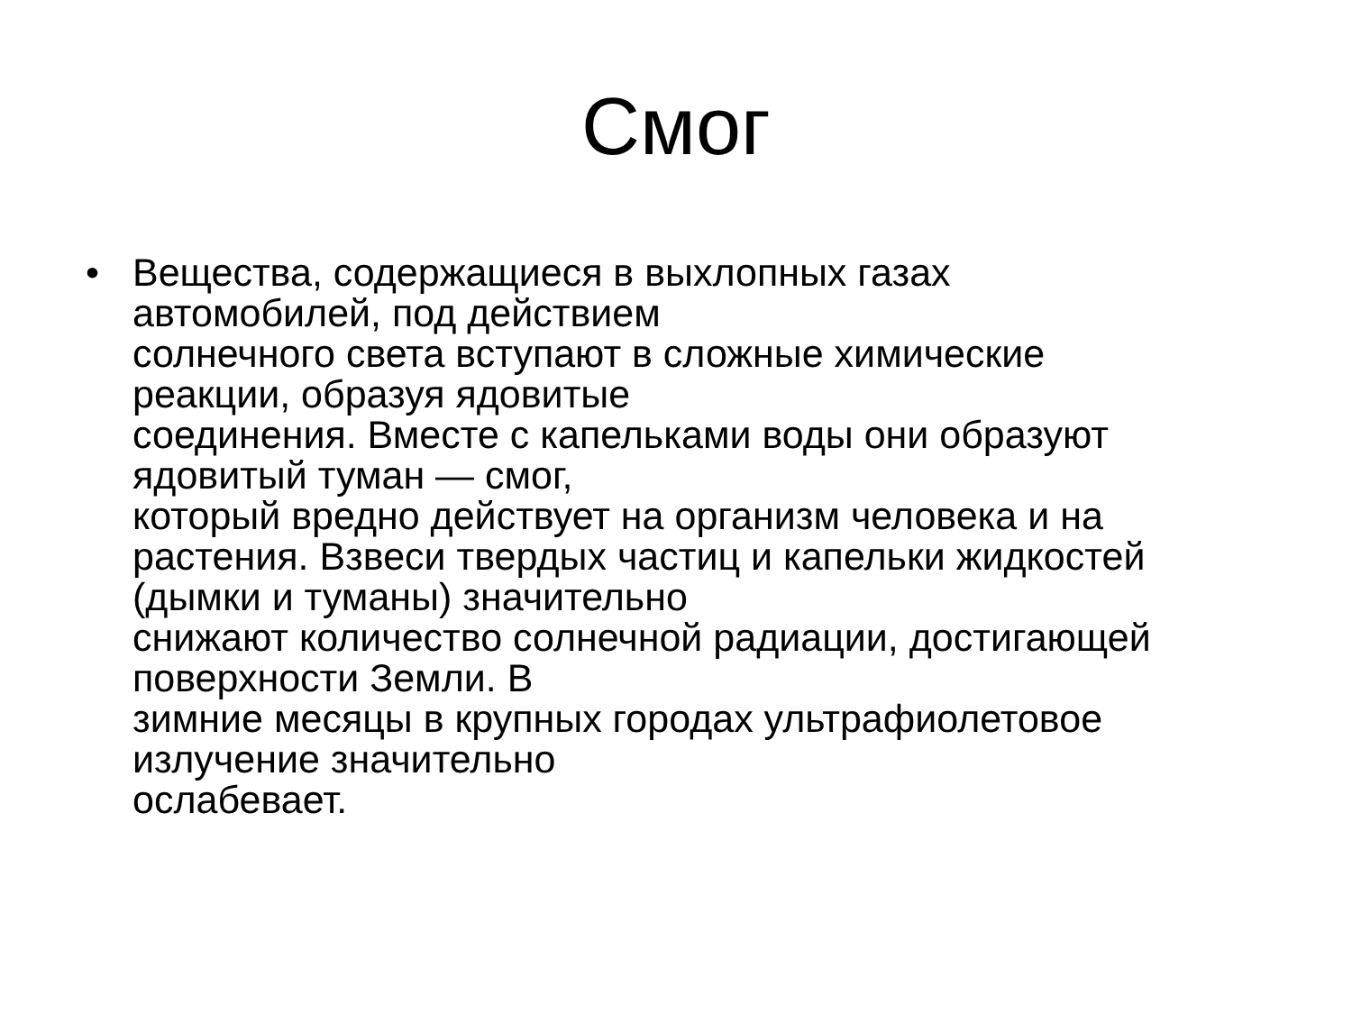Смог
• Вещества, содержащиеся в выхлопных газах
автомобилей, под действием
солнечного света вступают в сложные химические
реакции, образуя ядовитые
соединения. Вместе с капельками воды они образуют
ядовитый туман — смог,
который вредно действует на организм человека и на
растения. Взвеси твердых частиц и капельки жидкостей
(дымки и туманы) значительно
снижают количество солнечной радиации, достигающей
поверхности Земли. В
зимние месяцы в крупных городах ультрафиолетовое
излучение значительно
ослабевает.